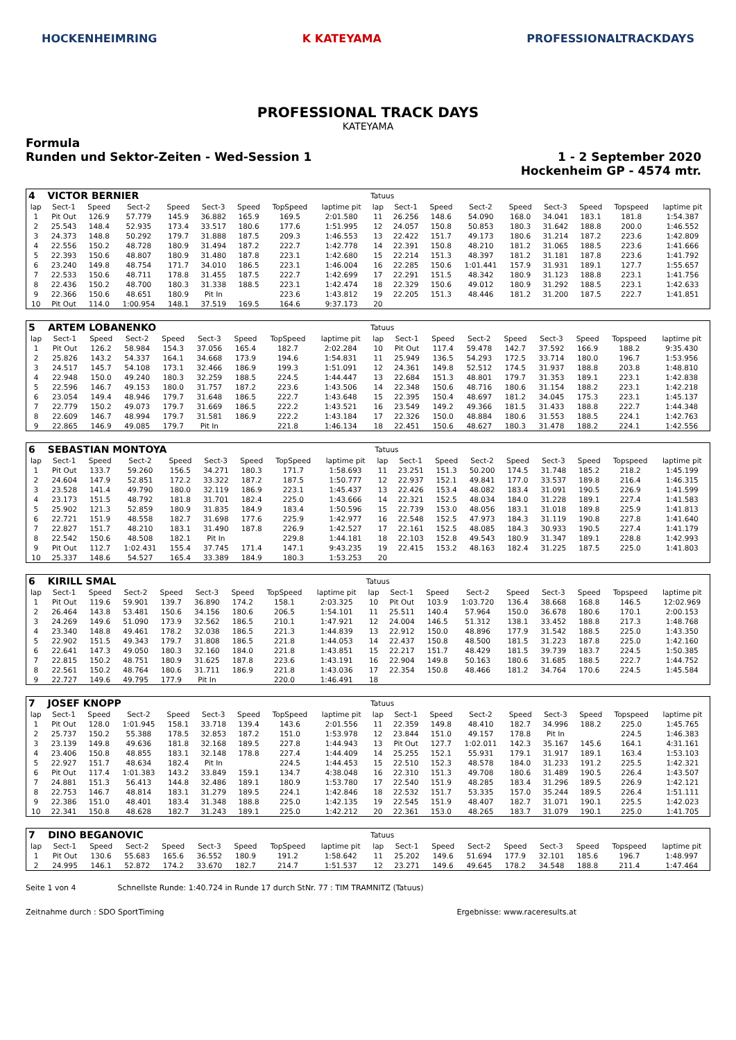HOCKENHEIMRING K KATEYAMA PROFESSIONALTRACKDAYS
PROFESSIONAL TRACK DAYS
KATEYAMA
Formula
Runden und Sektor-Zeiten - Wed-Session 1
1 - 2 September 2020
Hockenheim GP - 4574 mtr.
| 4 | VICTOR BERNIER | | | | | | | | Tatuus | | | | | | | | |
| --- | --- | --- | --- | --- | --- | --- | --- | --- | --- | --- | --- | --- | --- | --- | --- | --- | --- |
| lap | Sect-1 | Speed | Sect-2 | Speed | Sect-3 | Speed | TopSpeed | laptime pit | lap | Sect-1 | Speed | Sect-2 | Speed | Sect-3 | Speed | Topspeed | laptime pit |
| 1 | Pit Out | 126.9 | 57.779 | 145.9 | 36.882 | 165.9 | 169.5 | 2:01.580 | 11 | 26.256 | 148.6 | 54.090 | 168.0 | 34.041 | 183.1 | 181.8 | 1:54.387 |
| 2 | 25.543 | 148.4 | 52.935 | 173.4 | 33.517 | 180.6 | 177.6 | 1:51.995 | 12 | 24.057 | 150.8 | 50.853 | 180.3 | 31.642 | 188.8 | 200.0 | 1:46.552 |
| 3 | 24.373 | 148.8 | 50.292 | 179.7 | 31.888 | 187.5 | 209.3 | 1:46.553 | 13 | 22.422 | 151.7 | 49.173 | 180.6 | 31.214 | 187.2 | 223.6 | 1:42.809 |
| 4 | 22.556 | 150.2 | 48.728 | 180.9 | 31.494 | 187.2 | 222.7 | 1:42.778 | 14 | 22.391 | 150.8 | 48.210 | 181.2 | 31.065 | 188.5 | 223.6 | 1:41.666 |
| 5 | 22.393 | 150.6 | 48.807 | 180.9 | 31.480 | 187.8 | 223.1 | 1:42.680 | 15 | 22.214 | 151.3 | 48.397 | 181.2 | 31.181 | 187.8 | 223.6 | 1:41.792 |
| 6 | 23.240 | 149.8 | 48.754 | 171.7 | 34.010 | 186.5 | 223.1 | 1:46.004 | 16 | 22.285 | 150.6 | 1:01.441 | 157.9 | 31.931 | 189.1 | 127.7 | 1:55.657 |
| 7 | 22.533 | 150.6 | 48.711 | 178.8 | 31.455 | 187.5 | 222.7 | 1:42.699 | 17 | 22.291 | 151.5 | 48.342 | 180.9 | 31.123 | 188.8 | 223.1 | 1:41.756 |
| 8 | 22.436 | 150.2 | 48.700 | 180.3 | 31.338 | 188.5 | 223.1 | 1:42.474 | 18 | 22.329 | 150.6 | 49.012 | 180.9 | 31.292 | 188.5 | 223.1 | 1:42.633 |
| 9 | 22.366 | 150.6 | 48.651 | 180.9 | Pit In | | 223.6 | 1:43.812 | 19 | 22.205 | 151.3 | 48.446 | 181.2 | 31.200 | 187.5 | 222.7 | 1:41.851 |
| 10 | Pit Out | 114.0 | 1:00.954 | 148.1 | 37.519 | 169.5 | 164.6 | 9:37.173 | 20 | | | | | | | | |
| 5 | ARTEM LOBANENKO | | | | | | | | Tatuus | | | | | | | | |
| --- | --- | --- | --- | --- | --- | --- | --- | --- | --- | --- | --- | --- | --- | --- | --- | --- | --- |
| lap | Sect-1 | Speed | Sect-2 | Speed | Sect-3 | Speed | TopSpeed | laptime pit | lap | Sect-1 | Speed | Sect-2 | Speed | Sect-3 | Speed | Topspeed | laptime pit |
| 1 | Pit Out | 126.2 | 58.984 | 154.3 | 37.056 | 165.4 | 182.7 | 2:02.284 | 10 | Pit Out | 117.4 | 59.478 | 142.7 | 37.592 | 166.9 | 188.2 | 9:35.430 |
| 2 | 25.826 | 143.2 | 54.337 | 164.1 | 34.668 | 173.9 | 194.6 | 1:54.831 | 11 | 25.949 | 136.5 | 54.293 | 172.5 | 33.714 | 180.0 | 196.7 | 1:53.956 |
| 3 | 24.517 | 145.7 | 54.108 | 173.1 | 32.466 | 186.9 | 199.3 | 1:51.091 | 12 | 24.361 | 149.8 | 52.512 | 174.5 | 31.937 | 188.8 | 203.8 | 1:48.810 |
| 4 | 22.948 | 150.0 | 49.240 | 180.3 | 32.259 | 188.5 | 224.5 | 1:44.447 | 13 | 22.684 | 151.3 | 48.801 | 179.7 | 31.353 | 189.1 | 223.1 | 1:42.838 |
| 5 | 22.596 | 146.7 | 49.153 | 180.0 | 31.757 | 187.2 | 223.6 | 1:43.506 | 14 | 22.348 | 150.6 | 48.716 | 180.6 | 31.154 | 188.2 | 223.1 | 1:42.218 |
| 6 | 23.054 | 149.4 | 48.946 | 179.7 | 31.648 | 186.5 | 222.7 | 1:43.648 | 15 | 22.395 | 150.4 | 48.697 | 181.2 | 34.045 | 175.3 | 223.1 | 1:45.137 |
| 7 | 22.779 | 150.2 | 49.073 | 179.7 | 31.669 | 186.5 | 222.2 | 1:43.521 | 16 | 23.549 | 149.2 | 49.366 | 181.5 | 31.433 | 188.8 | 222.7 | 1:44.348 |
| 8 | 22.609 | 146.7 | 48.994 | 179.7 | 31.581 | 186.9 | 222.2 | 1:43.184 | 17 | 22.326 | 150.0 | 48.884 | 180.6 | 31.553 | 188.5 | 224.1 | 1:42.763 |
| 9 | 22.865 | 146.9 | 49.085 | 179.7 | Pit In | | 221.8 | 1:46.134 | 18 | 22.451 | 150.6 | 48.627 | 180.3 | 31.478 | 188.2 | 224.1 | 1:42.556 |
| 6 | SEBASTIAN MONTOYA | | | | | | | | Tatuus | | | | | | | | |
| --- | --- | --- | --- | --- | --- | --- | --- | --- | --- | --- | --- | --- | --- | --- | --- | --- | --- |
| lap | Sect-1 | Speed | Sect-2 | Speed | Sect-3 | Speed | TopSpeed | laptime pit | lap | Sect-1 | Speed | Sect-2 | Speed | Sect-3 | Speed | Topspeed | laptime pit |
| 1 | Pit Out | 133.7 | 59.260 | 156.5 | 34.271 | 180.3 | 171.7 | 1:58.693 | 11 | 23.251 | 151.3 | 50.200 | 174.5 | 31.748 | 185.2 | 218.2 | 1:45.199 |
| 2 | 24.604 | 147.9 | 52.851 | 172.2 | 33.322 | 187.2 | 187.5 | 1:50.777 | 12 | 22.937 | 152.1 | 49.841 | 177.0 | 33.537 | 189.8 | 216.4 | 1:46.315 |
| 3 | 23.528 | 141.4 | 49.790 | 180.0 | 32.119 | 186.9 | 223.1 | 1:45.437 | 13 | 22.426 | 153.4 | 48.082 | 183.4 | 31.091 | 190.5 | 226.9 | 1:41.599 |
| 4 | 23.173 | 151.5 | 48.792 | 181.8 | 31.701 | 182.4 | 225.0 | 1:43.666 | 14 | 22.321 | 152.5 | 48.034 | 184.0 | 31.228 | 189.1 | 227.4 | 1:41.583 |
| 5 | 25.902 | 121.3 | 52.859 | 180.9 | 31.835 | 184.9 | 183.4 | 1:50.596 | 15 | 22.739 | 153.0 | 48.056 | 183.1 | 31.018 | 189.8 | 225.9 | 1:41.813 |
| 6 | 22.721 | 151.9 | 48.558 | 182.7 | 31.698 | 177.6 | 225.9 | 1:42.977 | 16 | 22.548 | 152.5 | 47.973 | 184.3 | 31.119 | 190.8 | 227.8 | 1:41.640 |
| 7 | 22.827 | 151.7 | 48.210 | 183.1 | 31.490 | 187.8 | 226.9 | 1:42.527 | 17 | 22.161 | 152.5 | 48.085 | 184.3 | 30.933 | 190.5 | 227.4 | 1:41.179 |
| 8 | 22.542 | 150.6 | 48.508 | 182.1 | Pit In | | 229.8 | 1:44.181 | 18 | 22.103 | 152.8 | 49.543 | 180.9 | 31.347 | 189.1 | 228.8 | 1:42.993 |
| 9 | Pit Out | 112.7 | 1:02.431 | 155.4 | 37.745 | 171.4 | 147.1 | 9:43.235 | 19 | 22.415 | 153.2 | 48.163 | 182.4 | 31.225 | 187.5 | 225.0 | 1:41.803 |
| 10 | 25.337 | 148.6 | 54.527 | 165.4 | 33.389 | 184.9 | 180.3 | 1:53.253 | 20 | | | | | | | | |
| 6 | KIRILL SMAL | | | | | | | | Tatuus | | | | | | | | |
| --- | --- | --- | --- | --- | --- | --- | --- | --- | --- | --- | --- | --- | --- | --- | --- | --- | --- |
| lap | Sect-1 | Speed | Sect-2 | Speed | Sect-3 | Speed | TopSpeed | laptime pit | lap | Sect-1 | Speed | Sect-2 | Speed | Sect-3 | Speed | Topspeed | laptime pit |
| 1 | Pit Out | 119.6 | 59.901 | 139.7 | 36.890 | 174.2 | 158.1 | 2:03.325 | 10 | Pit Out | 103.9 | 1:03.720 | 136.4 | 38.668 | 168.8 | 146.5 | 12:02.969 |
| 2 | 26.464 | 143.8 | 53.481 | 150.6 | 34.156 | 180.6 | 206.5 | 1:54.101 | 11 | 25.511 | 140.4 | 57.964 | 150.0 | 36.678 | 180.6 | 170.1 | 2:00.153 |
| 3 | 24.269 | 149.6 | 51.090 | 173.9 | 32.562 | 186.5 | 210.1 | 1:47.921 | 12 | 24.004 | 146.5 | 51.312 | 138.1 | 33.452 | 188.8 | 217.3 | 1:48.768 |
| 4 | 23.340 | 148.8 | 49.461 | 178.2 | 32.038 | 186.5 | 221.3 | 1:44.839 | 13 | 22.912 | 150.0 | 48.896 | 177.9 | 31.542 | 188.5 | 225.0 | 1:43.350 |
| 5 | 22.902 | 151.5 | 49.343 | 179.7 | 31.808 | 186.5 | 221.8 | 1:44.053 | 14 | 22.437 | 150.8 | 48.500 | 181.5 | 31.223 | 187.8 | 225.0 | 1:42.160 |
| 6 | 22.641 | 147.3 | 49.050 | 180.3 | 32.160 | 184.0 | 221.8 | 1:43.851 | 15 | 22.217 | 151.7 | 48.429 | 181.5 | 39.739 | 183.7 | 224.5 | 1:50.385 |
| 7 | 22.815 | 150.2 | 48.751 | 180.9 | 31.625 | 187.8 | 223.6 | 1:43.191 | 16 | 22.904 | 149.8 | 50.163 | 180.6 | 31.685 | 188.5 | 222.7 | 1:44.752 |
| 8 | 22.561 | 150.2 | 48.764 | 180.6 | 31.711 | 186.9 | 221.8 | 1:43.036 | 17 | 22.354 | 150.8 | 48.466 | 181.2 | 34.764 | 170.6 | 224.5 | 1:45.584 |
| 9 | 22.727 | 149.6 | 49.795 | 177.9 | Pit In | | 220.0 | 1:46.491 | 18 | | | | | | | | |
| 7 | JOSEF KNOPP | | | | | | | | Tatuus | | | | | | | | |
| --- | --- | --- | --- | --- | --- | --- | --- | --- | --- | --- | --- | --- | --- | --- | --- | --- | --- |
| lap | Sect-1 | Speed | Sect-2 | Speed | Sect-3 | Speed | TopSpeed | laptime pit | lap | Sect-1 | Speed | Sect-2 | Speed | Sect-3 | Speed | Topspeed | laptime pit |
| 1 | Pit Out | 128.0 | 1:01.945 | 158.1 | 33.718 | 139.4 | 143.6 | 2:01.556 | 11 | 22.359 | 149.8 | 48.410 | 182.7 | 34.996 | 188.2 | 225.0 | 1:45.765 |
| 2 | 25.737 | 150.2 | 55.388 | 178.5 | 32.853 | 187.2 | 151.0 | 1:53.978 | 12 | 23.844 | 151.0 | 49.157 | 178.8 | Pit In | | 224.5 | 1:46.383 |
| 3 | 23.139 | 149.8 | 49.636 | 181.8 | 32.168 | 189.5 | 227.8 | 1:44.943 | 13 | Pit Out | 127.7 | 1:02.011 | 142.3 | 35.167 | 145.6 | 164.1 | 4:31.161 |
| 4 | 23.406 | 150.8 | 48.855 | 183.1 | 32.148 | 178.8 | 227.4 | 1:44.409 | 14 | 25.255 | 152.1 | 55.931 | 179.1 | 31.917 | 189.1 | 163.4 | 1:53.103 |
| 5 | 22.927 | 151.7 | 48.634 | 182.4 | Pit In | | 224.5 | 1:44.453 | 15 | 22.510 | 152.3 | 48.578 | 184.0 | 31.233 | 191.2 | 225.5 | 1:42.321 |
| 6 | Pit Out | 117.4 | 1:01.383 | 143.2 | 33.849 | 159.1 | 134.7 | 4:38.048 | 16 | 22.310 | 151.3 | 49.708 | 180.6 | 31.489 | 190.5 | 226.4 | 1:43.507 |
| 7 | 24.881 | 151.3 | 56.413 | 144.8 | 32.486 | 189.1 | 180.9 | 1:53.780 | 17 | 22.540 | 151.9 | 48.285 | 183.4 | 31.296 | 189.5 | 226.9 | 1:42.121 |
| 8 | 22.753 | 146.7 | 48.814 | 183.1 | 31.279 | 189.5 | 224.1 | 1:42.846 | 18 | 22.532 | 151.7 | 53.335 | 157.0 | 35.244 | 189.5 | 226.4 | 1:51.111 |
| 9 | 22.386 | 151.0 | 48.401 | 183.4 | 31.348 | 188.8 | 225.0 | 1:42.135 | 19 | 22.545 | 151.9 | 48.407 | 182.7 | 31.071 | 190.1 | 225.5 | 1:42.023 |
| 10 | 22.341 | 150.8 | 48.628 | 182.7 | 31.243 | 189.1 | 225.0 | 1:42.212 | 20 | 22.361 | 153.0 | 48.265 | 183.7 | 31.079 | 190.1 | 225.0 | 1:41.705 |
| 7 | DINO BEGANOVIC | | | | | | | | Tatuus | | | | | | | | |
| --- | --- | --- | --- | --- | --- | --- | --- | --- | --- | --- | --- | --- | --- | --- | --- | --- | --- |
| lap | Sect-1 | Speed | Sect-2 | Speed | Sect-3 | Speed | TopSpeed | laptime pit | lap | Sect-1 | Speed | Sect-2 | Speed | Sect-3 | Speed | Topspeed | laptime pit |
| 1 | Pit Out | 130.6 | 55.683 | 165.6 | 36.552 | 180.9 | 191.2 | 1:58.642 | 11 | 25.202 | 149.6 | 51.694 | 177.9 | 32.101 | 185.6 | 196.7 | 1:48.997 |
| 2 | 24.995 | 146.1 | 52.872 | 174.2 | 33.670 | 182.7 | 214.7 | 1:51.537 | 12 | 23.271 | 149.6 | 49.645 | 178.2 | 34.548 | 188.8 | 211.4 | 1:47.464 |
Seite 1 von 4 Schnellste Runde: 1:40.724 in Runde 17 durch StNr. 77 : TIM TRAMNITZ (Tatuus)
Zeitnahme durch : SDO SportTiming Ergebnisse: www.raceresults.at